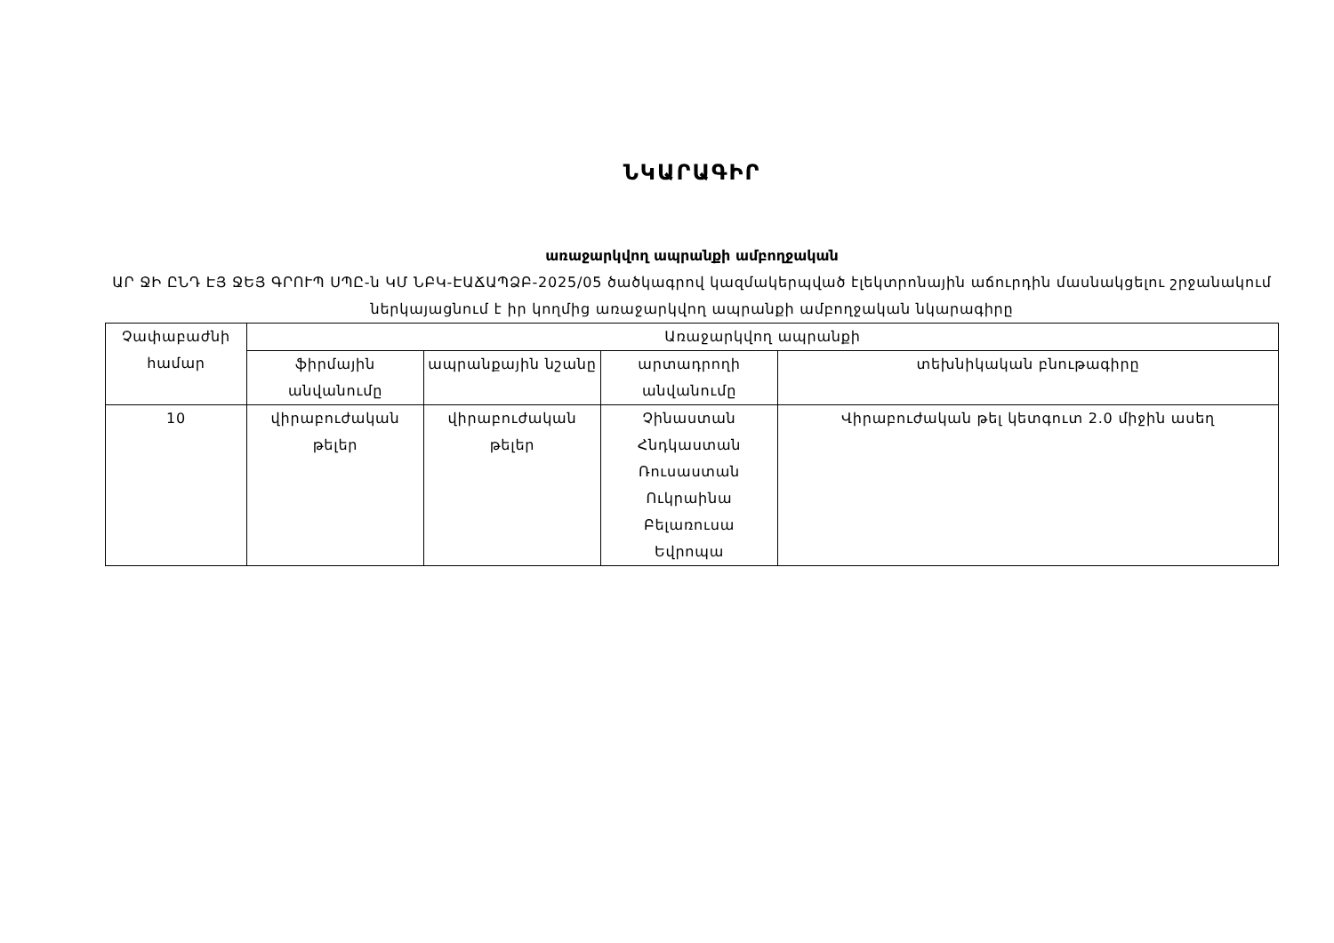ՆԿԱՐԱԳԻՐ
առաջարկվող ապրանքի ամբողջական
ԱՐ ՋԻ ԸՆԴ ԷՅ ՋԵՅ ԳՐՈՒՊ ՍՊԸ-ն ԿՄ ՆԲԿ-ԷԱՃԱՊՁԲ-2025/05 ծածկագրով կազմակերպված էլեկտրոնային աճուրդին մասնակցելու շրջանակում ներկայացնում է իր կողմից առաջարկվող ապրանքի ամբողջական նկարագիրը
| Չափաբաժնի համար | Առաջարկվող ապրանքի | | | |
| --- | --- | --- | --- | --- |
| | ֆիրմային անվանումը | ապրանքային նշանը | արտադրողի անվանումը | տեխնիկական բնութագիրը |
| 10 | վիրաբուժական թելեր | վիրաբուժական թելեր | Չինաստան Հնդկաստան Ռուսաստան Ուկրաինա Բելառուսա Եվրոպա | Վիրաբուժական թել կետգուտ 2.0 միջին ասեղ |